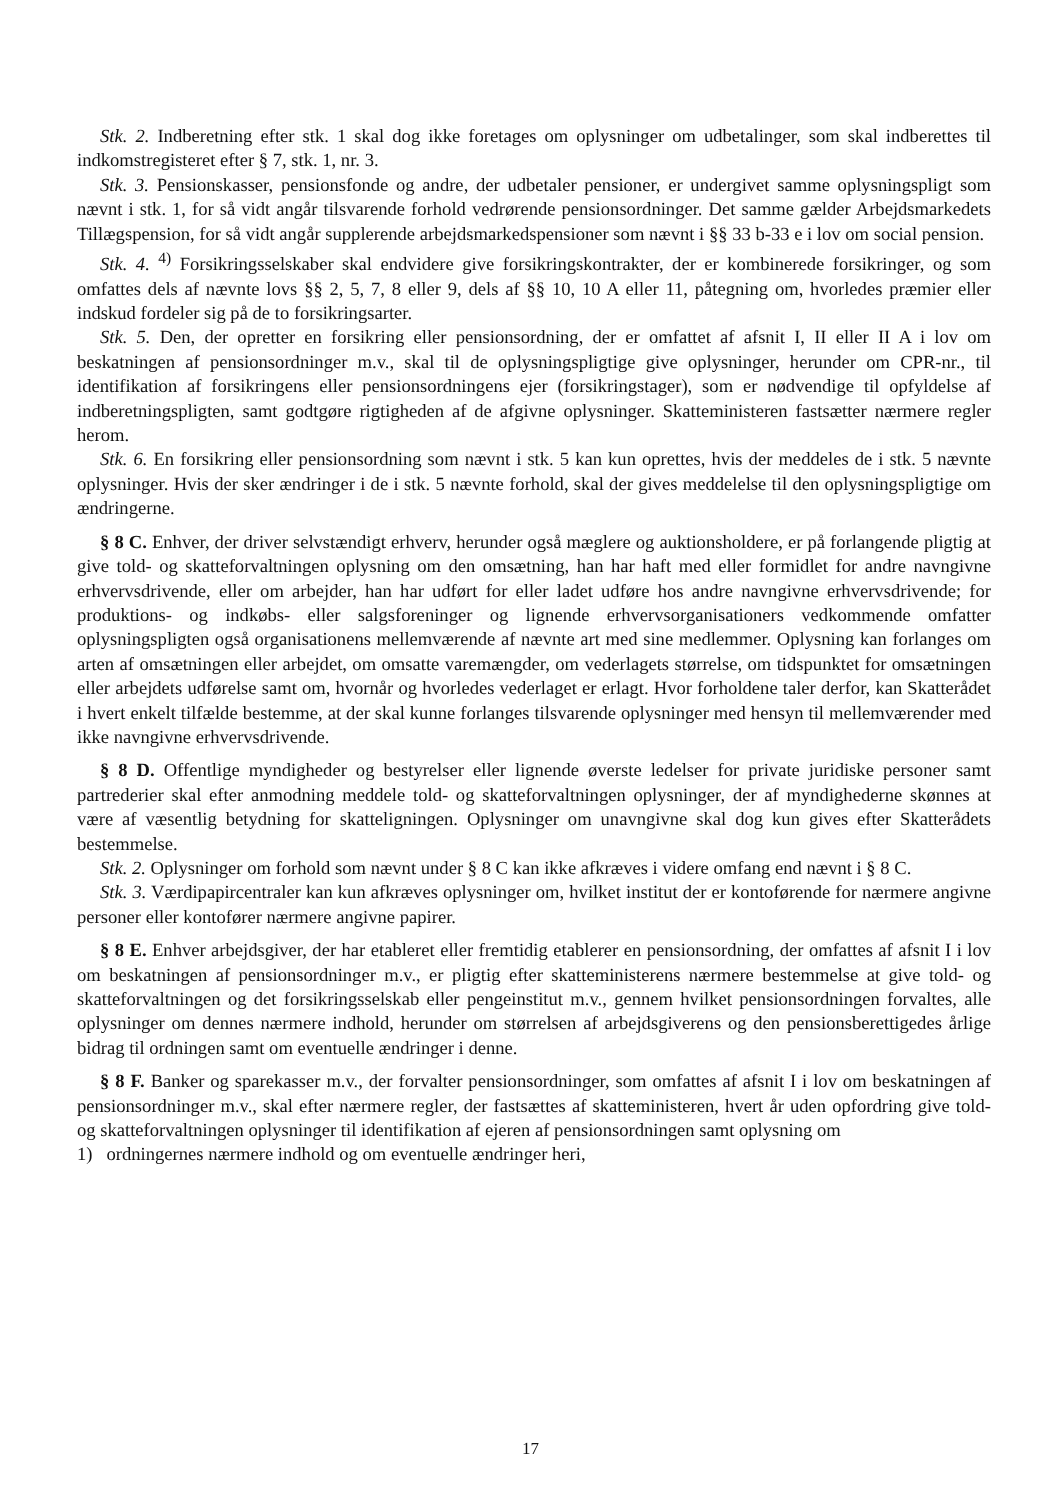Stk. 2. Indberetning efter stk. 1 skal dog ikke foretages om oplysninger om udbetalinger, som skal indberettes til indkomstregisteret efter § 7, stk. 1, nr. 3.
Stk. 3. Pensionskasser, pensionsfonde og andre, der udbetaler pensioner, er undergivet samme oplysningspligt som nævnt i stk. 1, for så vidt angår tilsvarende forhold vedrørende pensionsordninger. Det samme gælder Arbejdsmarkedets Tillægspension, for så vidt angår supplerende arbejdsmarkedspensioner som nævnt i §§ 33 b-33 e i lov om social pension.
Stk. 4. <sup>4)</sup> Forsikringsselskaber skal endvidere give forsikringskontrakter, der er kombinerede forsikringer, og som omfattes dels af nævnte lovs §§ 2, 5, 7, 8 eller 9, dels af §§ 10, 10 A eller 11, påtegning om, hvorledes præmier eller indskud fordeler sig på de to forsikringsarter.
Stk. 5. Den, der opretter en forsikring eller pensionsordning, der er omfattet af afsnit I, II eller II A i lov om beskatningen af pensionsordninger m.v., skal til de oplysningspligtige give oplysninger, herunder om CPR-nr., til identifikation af forsikringens eller pensionsordningens ejer (forsikringstager), som er nødvendige til opfyldelse af indberetningspligten, samt godtgøre rigtigheden af de afgivne oplysninger. Skatteministeren fastsætter nærmere regler herom.
Stk. 6. En forsikring eller pensionsordning som nævnt i stk. 5 kan kun oprettes, hvis der meddeles de i stk. 5 nævnte oplysninger. Hvis der sker ændringer i de i stk. 5 nævnte forhold, skal der gives meddelelse til den oplysningspligtige om ændringerne.
§ 8 C. Enhver, der driver selvstændigt erhverv, herunder også mæglere og auktionsholdere, er på forlangende pligtig at give told- og skatteforvaltningen oplysning om den omsætning, han har haft med eller formidlet for andre navngivne erhvervsdrivende, eller om arbejder, han har udført for eller ladet udføre hos andre navngivne erhvervsdrivende; for produktions- og indkøbs- eller salgsforeninger og lignende erhvervsorganisationers vedkommende omfatter oplysningspligten også organisationens mellemværende af nævnte art med sine medlemmer. Oplysning kan forlanges om arten af omsætningen eller arbejdet, om omsatte varemængder, om vederlagets størrelse, om tidspunktet for omsætningen eller arbejdets udførelse samt om, hvornår og hvorledes vederlaget er erlagt. Hvor forholdene taler derfor, kan Skatterådet i hvert enkelt tilfælde bestemme, at der skal kunne forlanges tilsvarende oplysninger med hensyn til mellemværender med ikke navngivne erhvervsdrivende.
§ 8 D. Offentlige myndigheder og bestyrelser eller lignende øverste ledelser for private juridiske personer samt partrederier skal efter anmodning meddele told- og skatteforvaltningen oplysninger, der af myndighederne skønnes at være af væsentlig betydning for skatteligningen. Oplysninger om unavngivne skal dog kun gives efter Skatterådets bestemmelse.
Stk. 2. Oplysninger om forhold som nævnt under § 8 C kan ikke afkræves i videre omfang end nævnt i § 8 C.
Stk. 3. Værdipapircentraler kan kun afkræves oplysninger om, hvilket institut der er kontoførende for nærmere angivne personer eller kontofører nærmere angivne papirer.
§ 8 E. Enhver arbejdsgiver, der har etableret eller fremtidig etablerer en pensionsordning, der omfattes af afsnit I i lov om beskatningen af pensionsordninger m.v., er pligtig efter skatteministerens nærmere bestemmelse at give told- og skatteforvaltningen og det forsikringsselskab eller pengeinstitut m.v., gennem hvilket pensionsordningen forvaltes, alle oplysninger om dennes nærmere indhold, herunder om størrelsen af arbejdsgiverens og den pensionsberettigedes årlige bidrag til ordningen samt om eventuelle ændringer i denne.
§ 8 F. Banker og sparekasser m.v., der forvalter pensionsordninger, som omfattes af afsnit I i lov om beskatningen af pensionsordninger m.v., skal efter nærmere regler, der fastsættes af skatteministeren, hvert år uden opfordring give told- og skatteforvaltningen oplysninger til identifikation af ejeren af pensionsordningen samt oplysning om
1) ordningernes nærmere indhold og om eventuelle ændringer heri,
17